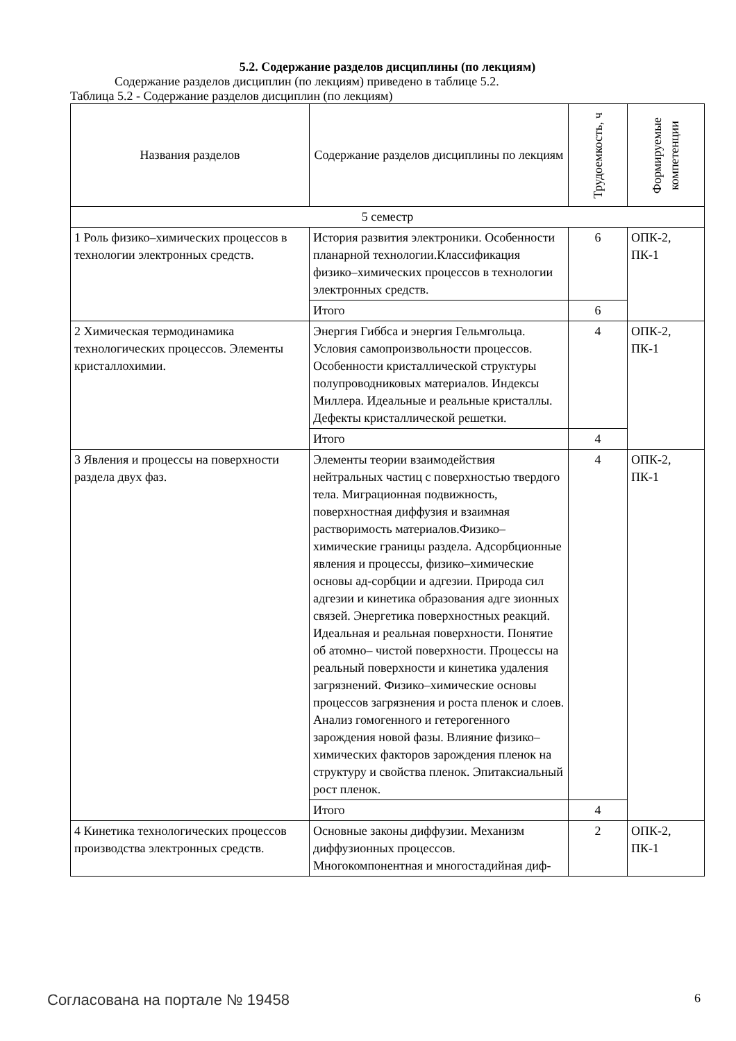5.2. Содержание разделов дисциплины (по лекциям)
Содержание разделов дисциплин (по лекциям) приведено в таблице 5.2.
Таблица 5.2 - Содержание разделов дисциплин (по лекциям)
| Названия разделов | Содержание разделов дисциплины по лекциям | Трудоемкость, ч | Формируемые компетенции |
| --- | --- | --- | --- |
| 5 семестр | | | |
| 1 Роль физико–химических процессов в технологии электронных средств. | История развития электроники. Особенности планарной технологии.Классификация физико–химических процессов в технологии электронных средств. | 6 | ОПК-2, ПК-1 |
| | Итого | 6 | |
| 2 Химическая термодинамика технологических процессов. Элементы кристаллохимии. | Энергия Гиббса и энергия Гельмгольца. Условия самопроизвольности процессов. Особенности кристаллической структуры полупроводниковых материалов. Индексы Миллера. Идеальные и реальные кристаллы. Дефекты кристаллической решетки. | 4 | ОПК-2, ПК-1 |
| | Итого | 4 | |
| 3 Явления и процессы на поверхности раздела двух фаз. | Элементы теории взаимодействия нейтральных частиц с поверхностью твердого тела. Миграционная подвижность, поверхностная диффузия и взаимная растворимость материалов.Физико–химические границы раздела. Адсорбционные явления и процессы, физико–химические основы ад-сорбции и адгезии. Природа сил адгезии и кинетика образования адге зионных связей. Энергетика поверхностных реакций. Идеальная и реальная поверхности. Понятие об атомно– чистой поверхности. Процессы на реальный поверхности и кинетика удаления загрязнений. Физико–химические основы процессов загрязнения и роста пленок и слоев. Анализ гомогенного и гетерогенного зарождения новой фазы. Влияние физико–химических факторов зарождения пленок на структуру и свойства пленок. Эпитаксиальный рост пленок. | 4 | ОПК-2, ПК-1 |
| | Итого | 4 | |
| 4 Кинетика технологических процессов производства электронных средств. | Основные законы диффузии. Механизм диффузионных процессов. Многокомпонентная и многостадийная диф- | 2 | ОПК-2, ПК-1 |
Согласована на портале № 19458 6